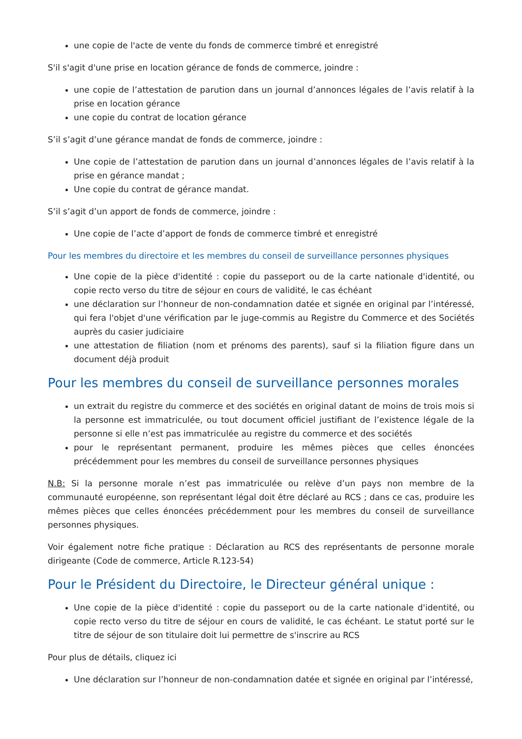une copie de l'acte de vente du fonds de commerce timbré et enregistré
S'il s'agit d'une prise en location gérance de fonds de commerce, joindre :
une copie de l’attestation de parution dans un journal d’annonces légales de l’avis relatif à la prise en location gérance
une copie du contrat de location gérance
S’il s’agit d’une gérance mandat de fonds de commerce, joindre :
Une copie de l’attestation de parution dans un journal d’annonces légales de l’avis relatif à la prise en gérance mandat ;
Une copie du contrat de gérance mandat.
S’il s’agit d’un apport de fonds de commerce, joindre :
Une copie de l’acte d’apport de fonds de commerce timbré et enregistré
Pour les membres du directoire et les membres du conseil de surveillance personnes physiques
Une copie de la pièce d'identité : copie du passeport ou de la carte nationale d'identité, ou copie recto verso du titre de séjour en cours de validité, le cas échéant
une déclaration sur l’honneur de non-condamnation datée et signée en original par l’intéressé, qui fera l'objet d'une vérification par le juge-commis au Registre du Commerce et des Sociétés auprès du casier judiciaire
une attestation de filiation (nom et prénoms des parents), sauf si la filiation figure dans un document déjà produit
Pour les membres du conseil de surveillance personnes morales
un extrait du registre du commerce et des sociétés en original datant de moins de trois mois si la personne est immatriculée, ou tout document officiel justifiant de l’existence légale de la personne si elle n’est pas immatriculée au registre du commerce et des sociétés
pour le représentant permanent, produire les mêmes pièces que celles énoncées précédemment pour les membres du conseil de surveillance personnes physiques
N.B: Si la personne morale n’est pas immatriculée ou relève d’un pays non membre de la communauté européenne, son représentant légal doit être déclaré au RCS ; dans ce cas, produire les mêmes pièces que celles énoncées précédemment pour les membres du conseil de surveillance personnes physiques.
Voir également notre fiche pratique : Déclaration au RCS des représentants de personne morale dirigeante (Code de commerce, Article R.123-54)
Pour le Président du Directoire, le Directeur général unique :
Une copie de la pièce d'identité : copie du passeport ou de la carte nationale d'identité, ou copie recto verso du titre de séjour en cours de validité, le cas échéant. Le statut porté sur le titre de séjour de son titulaire doit lui permettre de s'inscrire au RCS
Pour plus de détails, cliquez ici
Une déclaration sur l’honneur de non-condamnation datée et signée en original par l’intéressé,